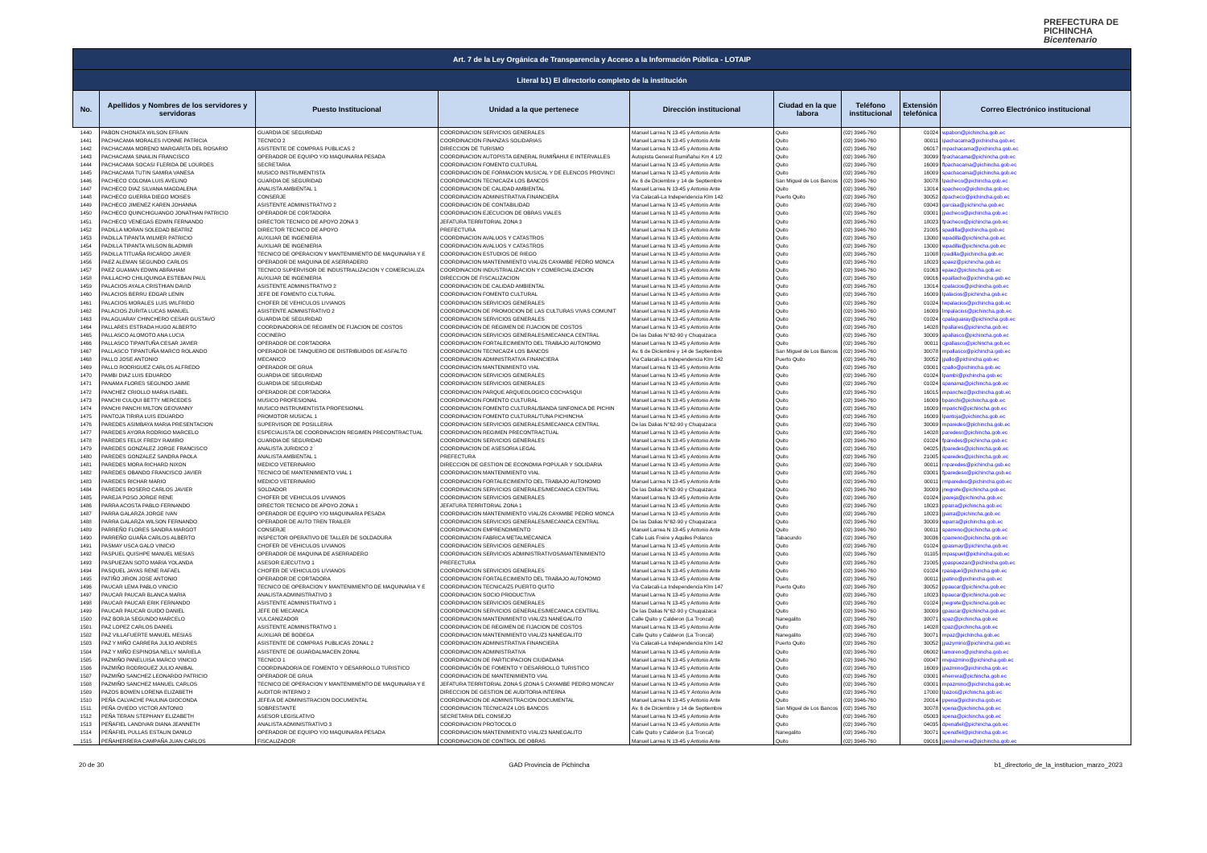PREFECTURA DE
PICHINCHA
Bicentenario
| Art. 7 de la Ley Orgánica de Transparencia y Acceso a la Información Pública - LOTAIP | | | | | | | | |
| Literal b1) El directorio completo de la institución | | | | | | | | |
| No. | Apellidos y Nombres de los servidores y servidoras | Puesto Institucional | Unidad a la que pertenece | Dirección institucional | Ciudad en la que labora | Teléfono institucional | Extensión telefónica | Correo Electrónico institucional |
| 1440 | PABON CHONATA WILSON EFRAIN | GUARDIA DE SEGURIDAD | COORDINACION SERVICIOS GENERALES | Manuel Larrea N 13-45 y Antonio Ante | Quito | (02) 3946-760 | 01024 | wpabon@pichincha.gob.ec |
| 1441 | PACHACAMA MORALES IVONNE PATRICIA | TECNICO 2 | COORDINACION FINANZAS SOLIDARIAS | Manuel Larrea N 13-45 y Antonio Ante | Quito | (02) 3946-760 | 00011 | ipachacama@pichincha.gob.ec |
| 1442 | PACHACAMA MORENO MARGARITA DEL ROSARIO | ASISTENTE DE COMPRAS PUBLICAS 2 | DIRECCION DE TURISMO | Manuel Larrea N 13-45 y Antonio Ante | Quito | (02) 3946-760 | 06017 | mpachacama@pichincha.gob.ec |
| 1443 | PACHACAMA SINAILIN FRANCISCO | OPERADOR DE EQUIPO Y/O MAQUINARIA PESADA | COORDINACION AUTOPISTA GENERAL RUMIÑAHUI E INTERVALLES | Autopista General Rumiñahui Km 4 1/2 | Quito | (02) 3946-760 | 30099 | fpachacama@pichincha.gob.ec |
| 1444 | PACHACAMA SOCASI FLERIDA DE LOURDES | SECRETARIA | COORDINACION FOMENTO CULTURAL | Manuel Larrea N 13-45 y Antonio Ante | Quito | (02) 3946-760 | 16009 | flpachacama@pichincha.gob.ec |
| 1445 | PACHACAMA TUTIN SAMIRA VANESA | MUSICO INSTRUMENTISTA | COORDINACION DE FORMACION MUSICAL Y DE ELENCOS PROVINCI | Manuel Larrea N 13-45 y Antonio Ante | Quito | (02) 3946-760 | 16009 | spachacama@pichincha.gob.ec |
| 1446 | PACHECO COLOMA LUIS AVELINO | GUARDIA DE SEGURIDAD | COORDINACION TECNICA/Z4 LOS BANCOS | Av. 6 de Diciembre y 14 de Septiembre | San Miguel de Los Bancos | (02) 3946-760 | 30078 | lpacheco@pichincha.gob.ec |
| 1447 | PACHECO DIAZ SILVANA MAGDALENA | ANALISTA AMBIENTAL 1 | COORDINACION DE CALIDAD AMBIENTAL | Manuel Larrea N 13-45 y Antonio Ante | Quito | (02) 3946-760 | 13014 | spacheco@pichincha.gob.ec |
| 1448 | PACHECO GUERRA DIEGO MOISES | CONSERJE | COORDINACION ADMINISTRATIVA FINANCIERA | Via Calacali-La Independencia Klm 142 | Puerto Quito | (02) 3946-760 | 30052 | dpacheco@pichincha.gob.ec |
| 1449 | PACHECO JIMENEZ KAREN JOHANNA | ASISTENTE ADMINISTRATIVO 2 | COORDINACION DE CONTABILIDAD | Manuel Larrea N 13-45 y Antonio Ante | Quito | (02) 3946-760 | 03043 | garciaa@pichincha.gob.ec |
| 1450 | PACHECO QUINCHIGUANGO JONATHAN PATRICIO | OPERADOR DE CORTADORA | COORDINACION EJECUCION DE OBRAS VIALES | Manuel Larrea N 13-45 y Antonio Ante | Quito | (02) 3946-760 | 03001 | jpacheco@pichincha.gob.ec |
| 1451 | PACHECO VENEGAS EDWIN FERNANDO | DIRECTOR TECNICO DE APOYO ZONA 3 | JEFATURA TERRITORIAL ZONA 3 | Manuel Larrea N 13-45 y Antonio Ante | Quito | (02) 3946-760 | 18023 | fpacheco@pichincha.gob.ec |
| 1452 | PADILLA MORAN SOLEDAD BEATRIZ | DIRECTOR TECNICO DE APOYO | PREFECTURA | Manuel Larrea N 13-45 y Antonio Ante | Quito | (02) 3946-760 | 21005 | spadilla@pichincha.gob.ec |
| 1453 | PADILLA TIPANTA WILMER PATRICIO | AUXILIAR DE INGENIERIA | COORDINACION AVALUOS Y CATASTROS | Manuel Larrea N 13-45 y Antonio Ante | Quito | (02) 3946-760 | 13000 | wpadilla@pichincha.gob.ec |
| 1454 | PADILLA TIPANTA WILSON BLADIMIR | AUXILIAR DE INGENIERIA | COORDINACION AVALUOS Y CATASTROS | Manuel Larrea N 13-45 y Antonio Ante | Quito | (02) 3946-760 | 13000 | wpadilla@pichincha.gob.ec |
| 1455 | PADILLA TITUAÑA RICARDO JAVIER | TECNICO DE OPERACION Y MANTENIMIENTO DE MAQUINARIA Y E | COORDINACION ESTUDIOS DE RIEGO | Manuel Larrea N 13-45 y Antonio Ante | Quito | (02) 3946-760 | 11008 | rpadilla@pichincha.gob.ec |
| 1456 | PAEZ ALEMAN SEGUNDO CARLOS | OPERADOR DE MAQUINA DE ASERRADERO | COORDINACION MANTENIMIENTO VIAL/Z6 CAYAMBE PEDRO MONCA | Manuel Larrea N 13-45 y Antonio Ante | Quito | (02) 3946-760 | 18023 | spaez@pichincha.gob.ec |
| 1457 | PAEZ GUAMAN EDWIN ABRAHAM | TECNICO SUPERVISOR DE INDUSTRIALIZACION Y COMERCIALIZA | COORDINACION INDUSTRIALIZACION Y COMERCIALIZACION | Manuel Larrea N 13-45 y Antonio Ante | Quito | (02) 3946-760 | 01063 | epaez@pichincha.gob.ec |
| 1458 | PAILLACHO CHILIQUINGA ESTEBAN PAUL | AUXILIAR DE INGENIERIA | DIRECCION DE FISCALIZACION | Manuel Larrea N 13-45 y Antonio Ante | Quito | (02) 3946-760 | 09016 | epaillacho@pichincha.gob.ec |
| 1459 | PALACIOS AYALA CRISTHIAN DAVID | ASISTENTE ADMINISTRATIVO 2 | COORDINACION DE CALIDAD AMBIENTAL | Manuel Larrea N 13-45 y Antonio Ante | Quito | (02) 3946-760 | 13014 | cpalacios@pichincha.gob.ec |
| 1460 | PALACIOS BERRU EDGAR LENIN | JEFE DE FOMENTO CULTURAL | COORDINACION FOMENTO CULTURAL | Manuel Larrea N 13-45 y Antonio Ante | Quito | (02) 3946-760 | 16009 | lpalacios@pichincha.gob.ec |
| 1461 | PALACIOS MORALES LUIS WILFRIDO | CHOFER DE VEHICULOS LIVIANOS | COORDINACION SERVICIOS GENERALES | Manuel Larrea N 13-45 y Antonio Ante | Quito | (02) 3946-760 | 01024 | lwpalacios@pichincha.gob.ec |
| 1462 | PALACIOS ZURITA LUCAS MANUEL | ASISTENTE ADMNISTRATIVO 2 | COORDINACION DE PROMOCION DE LAS CULTURAS VIVAS COMUNIT | Manuel Larrea N 13-45 y Antonio Ante | Quito | (02) 3946-760 | 16009 | lmpalacios@pichincha.gob.ec |
| 1463 | PALAGUARAY CHINCHERO CESAR GUSTAVO | GUARDIA DE SEGURIDAD | COORDINACION SERVICIOS GENERALES | Manuel Larrea N 13-45 y Antonio Ante | Quito | (02) 3946-760 | 01024 | cpalaguaray@pichincha.gob.ec |
| 1464 | PALLARES ESTRADA HUGO ALBERTO | COORDINADOR/A DE REGIMEN DE FIJACION DE COSTOS | COORDINACION DE REGIMEN DE FIJACION DE COSTOS | Manuel Larrea N 13-45 y Antonio Ante | Quito | (02) 3946-760 | 14028 | hpallares@pichincha.gob.ec |
| 1465 | PALLASCO ALOMOTO ANA LUCIA | COCINERO | COORDINACION SERVICIOS GENERALES/MECANICA CENTRAL | De las Dalias N°62-90 y Chuquizaca | Quito | (02) 3946-760 | 30009 | apallasco@pichincha.gob.ec |
| 1466 | PALLASCO TIPANTUÑA CESAR JAVIER | OPERADOR DE CORTADORA | COORDINACION FORTALECIMIENTO DEL TRABAJO AUTONOMO | Manuel Larrea N 13-45 y Antonio Ante | Quito | (02) 3946-760 | 00011 | cjpallasco@pichincha.gob.ec |
| 1467 | PALLASCO TIPANTUÑA MARCO ROLANDO | OPERADOR DE TANQUERO DE DISTRIBUIDOS DE ASFALTO | COORDINACION TECNICA/Z4 LOS BANCOS | Av. 6 de Diciembre y 14 de Septiembre | San Miguel de Los Bancos | (02) 3946-760 | 30078 | mpallasco@pichincha.gob.ec |
| 1468 | PALLO JOSE ANTONIO | MECANICO | COORDINACION ADMINISTRATIVA FINANCIERA | Via Calacali-La Independencia Klm 142 | Puerto Quito | (02) 3946-760 | 30052 | jpallo@pichincha.gob.ec |
| 1469 | PALLO RODRIGUEZ CARLOS ALFREDO | OPERADOR DE GRUA | COORDINACION MANTENIMIENTO VIAL | Manuel Larrea N 13-45 y Antonio Ante | Quito | (02) 3946-760 | 03001 | cpallo@pichincha.gob.ec |
| 1470 | PAMBI DIAZ LUIS EDUARDO | GUARDIA DE SEGURIDAD | COORDINACION SERVICIOS GENERALES | Manuel Larrea N 13-45 y Antonio Ante | Quito | (02) 3946-760 | 01024 | lpambi@pichincha.gob.ec |
| 1471 | PANAMA FLORES SEGUNDO JAIME | GUARDIA DE SEGURIDAD | COORDINACION SERVICIOS GENERALES | Manuel Larrea N 13-45 y Antonio Ante | Quito | (02) 3946-760 | 01024 | spanama@pichincha.gob.ec |
| 1472 | PANCHEZ CRIOLLO MARIA ISABEL | OPERADOR DE CORTADORA | COORDINACION PARQUE ARQUEOLOGICO COCHASQUI | Manuel Larrea N 13-45 y Antonio Ante | Quito | (02) 3946-760 | 16015 | mpanchez@pichincha.gob.ec |
| 1473 | PANCHI CULQUI BETTY MERCEDES | MUSICO PROFESIONAL | COORDINACION FOMENTO CULTURAL | Manuel Larrea N 13-45 y Antonio Ante | Quito | (02) 3946-760 | 16009 | bpanchi@pichincha.gob.ec |
| 1474 | PANCHI PANCHI MILTON GEOVANNY | MUSICO INSTRUMENTISTA PROFESIONAL | COORDINACION FOMENTO CULTURAL/BANDA SINFONICA DE PICHIN | Manuel Larrea N 13-45 y Antonio Ante | Quito | (02) 3946-760 | 16009 | mpanchi@pichincha.gob.ec |
| 1475 | PANTOJA TIRIRA LUIS EDUARDO | PROMOTOR MUSICAL 1 | COORDINACION FOMENTO CULTURAL/TUNA PICHINCHA | Manuel Larrea N 13-45 y Antonio Ante | Quito | (02) 3946-760 | 16009 | lpantoja@pichincha.gob.ec |
| 1476 | PAREDES ASIMBAYA MARIA PRESENTACION | SUPERVISOR DE POSILLERIA | COORDINACION SERVICIOS GENERALES/MECANICA CENTRAL | De las Dalias N°62-90 y Chuquizaca | Quito | (02) 3946-760 | 30009 | mparedes@pichincha.gob.ec |
| 1477 | PAREDES AYORA RODRIGO MARCELO | ESPECIALISTA DE COORDINACION REGIMEN PRECONTRACTUAL | COORDINACION REGIMEN PRECONTRACTUAL | Manuel Larrea N 13-45 y Antonio Ante | Quito | (02) 3946-760 | 14028 | paredesr@pichincha.gob.ec |
| 1478 | PAREDES FELIX FREDY RAMIRO | GUARDIA DE SEGURIDAD | COORDINACION SERVICIOS GENERALES | Manuel Larrea N 13-45 y Antonio Ante | Quito | (02) 3946-760 | 01024 | fparedes@pichincha.gob.ec |
| 1479 | PAREDES GONZALEZ JORGE FRANCISCO | ANALISTA JURIDICO 2 | COORDINACION DE ASESORIA LEGAL | Manuel Larrea N 13-45 y Antonio Ante | Quito | (02) 3946-760 | 04025 | jfparedes@pichincha.gob.ec |
| 1480 | PAREDES GONZALEZ SANDRA PAOLA | ANALISTA AMBIENTAL 1 | PREFECTURA | Manuel Larrea N 13-45 y Antonio Ante | Quito | (02) 3946-760 | 21005 | sparedes@pichincha.gob.ec |
| 1481 | PAREDES MORA RICHARD NIXON | MEDICO VETERINARIO | DIRECCION DE GESTION DE ECONOMIA POPULAR Y SOLIDARIA | Manuel Larrea N 13-45 y Antonio Ante | Quito | (02) 3946-760 | 00011 | rnparedes@pichincha.gob.ec |
| 1482 | PAREDES OBANDO FRANCISCO JAVIER | TECNICO DE MANTENIMIENTO VIAL 1 | COORDINACION MANTENIMIENTO VIAL | Manuel Larrea N 13-45 y Antonio Ante | Quito | (02) 3946-760 | 03001 | fjparedeso@pichincha.gob.ec |
| 1483 | PAREDES RICHAR MARIO | MEDICO VETERINARIO | COORDINACION FORTALECIMIENTO DEL TRABAJO AUTONOMO | Manuel Larrea N 13-45 y Antonio Ante | Quito | (02) 3946-760 | 00011 | rmparedes@pichincha.gob.ec |
| 1484 | PAREDES ROSERO CARLOS JAVIER | SOLDADOR | COORDINACION SERVICIOS GENERALES/MECANICA CENTRAL | De las Dalias N°62-90 y Chuquizaca | Quito | (02) 3946-760 | 30009 | jnegrete@pichincha.gob.ec |
| 1485 | PAREJA POSO JORGE RENE | CHOFER DE VEHICULOS LIVIANOS | COORDINACION SERVICIOS GENERALES | Manuel Larrea N 13-45 y Antonio Ante | Quito | (02) 3946-760 | 01024 | jpareja@pichincha.gob.ec |
| 1486 | PARRA ACOSTA PABLO FERNANDO | DIRECTOR TECNICO DE APOYO ZONA 1 | JEFATURA TERRITORIAL ZONA 1 | Manuel Larrea N 13-45 y Antonio Ante | Quito | (02) 3946-760 | 18023 | pparra@pichincha.gob.ec |
| 1487 | PARRA GALARZA JORGE IVAN | OPERADOR DE EQUIPO Y/O MAQUINARIA PESADA | COORDINACION MANTENIMIENTO VIAL/Z6 CAYAMBE PEDRO MONCA | Manuel Larrea N 13-45 y Antonio Ante | Quito | (02) 3946-760 | 18023 | jparra@pichincha.gob.ec |
| 1488 | PARRA GALARZA WILSON FERNANDO | OPERADOR DE AUTO TREN TRAILER | COORDINACION SERVICIOS GENERALES/MECANICA CENTRAL | De las Dalias N°62-90 y Chuquizaca | Quito | (02) 3946-760 | 30009 | wparra@pichincha.gob.ec |
| 1489 | PARREÑO FLORES SANDRA MARGOT | CONSERJE | COORDINACION EMPRENDIMIENTO | Manuel Larrea N 13-45 y Antonio Ante | Quito | (02) 3946-760 | 00011 | sparreno@pichincha.gob.ec |
| 1490 | PARREÑO GUAÑA CARLOS ALBERTO | INSPECTOR OPERATIVO DE TALLER DE SOLDADURA | COORDINACION FABRICA METALMECANICA | Calle Luis Freire y Aquiles Polanco | Tabacundo | (02) 3946-760 | 30036 | cparreno@pichincha.gob.ec |
| 1491 | PASMAY USCA GALO VINICIO | CHOFER DE VEHICULOS LIVIANOS | COORDINACION SERVICIOS GENERALES | Manuel Larrea N 13-45 y Antonio Ante | Quito | (02) 3946-760 | 01024 | gpasmay@pichincha.gob.ec |
| 1492 | PASPUEL QUISHPE MANUEL MESIAS | OPERADOR DE MAQUINA DE ASERRADERO | COORDINACION SERVICIOS ADMINISTRATIVOS/MANTENIMIENTO | Manuel Larrea N 13-45 y Antonio Ante | Quito | (02) 3946-760 | 01105 | mpaspuel@pichincha.gob.ec |
| 1493 | PASPUEZAN SOTO MARIA YOLANDA | ASESOR EJECUTIVO 1 | PREFECTURA | Manuel Larrea N 13-45 y Antonio Ante | Quito | (02) 3946-760 | 21005 | ypaspuezan@pichincha.gob.ec |
| 1494 | PASQUEL JAYAS RENE RAFAEL | CHOFER DE VEHICULOS LIVIANOS | COORDINACION SERVICIOS GENERALES | Manuel Larrea N 13-45 y Antonio Ante | Quito | (02) 3946-760 | 01024 | rpasquel@pichincha.gob.ec |
| 1495 | PATIÑO JIRON JOSE ANTONIO | OPERADOR DE CORTADORA | COORDINACION FORTALECIMIENTO DEL TRABAJO AUTONOMO | Manuel Larrea N 13-45 y Antonio Ante | Quito | (02) 3946-760 | 00011 | jpatino@pichincha.gob.ec |
| 1496 | PAUCAR LEMA PABLO VINICIO | TECNICO DE OPERACION Y MANTENIMIENTO DE MAQUINARIA Y E | COORDINACION TECNICA/Z5 PUERTO QUITO | Via Calacali-La Independencia Klm 147 | Puerto Quito | (02) 3946-760 | 30052 | ppaucar@pichincha.gob.ec |
| 1497 | PAUCAR PAUCAR BLANCA MARIA | ANALISTA ADMINISTRATIVO 3 | COORDINACION SOCIO PRODUCTIVA | Manuel Larrea N 13-45 y Antonio Ante | Quito | (02) 3946-760 | 18023 | bpaucar@pichincha.gob.ec |
| 1498 | PAUCAR PAUCAR ERIK FERNANDO | ASISTENTE ADMINISTRATIVO 1 | COORDINACION SERVICIOS GENERALES | Manuel Larrea N 13-45 y Antonio Ante | Quito | (02) 3946-760 | 01024 | jnegrete@pichincha.gob.ec |
| 1499 | PAUCAR PAUCAR GUIDO DANIEL | JEFE DE MECANICA | COORDINACION SERVICIOS GENERALES/MECANICA CENTRAL | De las Dalias N°62-90 y Chuquizaca | Quito | (02) 3946-760 | 30009 | gpaucar@pichincha.gob.ec |
| 1500 | PAZ BORJA SEGUNDO MARCELO | VULCANIZADOR | COORDINACION MANTENIMIENTO VIAL/Z3 NANEGALITO | Calle Quito y Calderon (La Troncal) | Nanegalito | (02) 3946-760 | 30071 | spaz@pichincha.gob.ec |
| 1501 | PAZ LOPEZ CARLOS DANIEL | ASISTENTE ADMINISTRATIVO 1 | COORDINACION DE REGIMEN DE FIJACION DE COSTOS | Manuel Larrea N 13-45 y Antonio Ante | Quito | (02) 3946-760 | 14028 | cpaz@pichincha.gob.ec |
| 1502 | PAZ VILLAFUERTE MANUEL MESIAS | AUXILIAR DE BODEGA | COORDINACION MANTENIMIENTO VIAL/Z3 NANEGALITO | Calle Quito y Calderon (La Troncal) | Nanegalito | (02) 3946-760 | 30071 | mpaz@pichincha.gob.ec |
| 1503 | PAZ Y MIÑO CARRERA JULIO ANDRES | ASISTENTE DE COMPRAS PUBLICAS ZONAL 2 | COORDINACION ADMINISTRATIVA FINANCIERA | Via Calacali-La Independencia Klm 142 | Puerto Quito | (02) 3946-760 | 30052 | jpazymino@pichincha.gob.ec |
| 1504 | PAZ Y MIÑO ESPINOSA NELLY MARIELA | ASISTENTE DE GUARDALMACEN ZONAL | COORDINACION ADMINISTRATIVA | Manuel Larrea N 13-45 y Antonio Ante | Quito | (02) 3946-760 | 06002 | lamoreno@pichincha.gob.ec |
| 1505 | PAZMIÑO PANELUISA MARCO VINICIO | TECNICO 1 | COORDINACION DE PARTICIPACION CIUDADANA | Manuel Larrea N 13-45 y Antonio Ante | Quito | (02) 3946-760 | 00047 | mvpazmino@pichincha.gob.ec |
| 1506 | PAZMIÑO RODRIGUEZ JULIO ANIBAL | COORDINADOR/A DE FOMENTO Y DESARROLLO TURISTICO | COORDINACIÓN DE FOMENTO Y DESARROLLO TURISTICO | Manuel Larrea N 13-45 y Antonio Ante | Quito | (02) 3946-760 | 16009 | jpazmino@pichincha.gob.ec |
| 1507 | PAZMIÑO SANCHEZ LEONARDO PATRICIO | OPERADOR DE GRUA | COORDINACION DE MANTENIMIENTO VIAL | Manuel Larrea N 13-45 y Antonio Ante | Quito | (02) 3946-760 | 03001 | eherrera@pichincha.gob.ec |
| 1508 | PAZMIÑO SANCHEZ MANUEL CARLOS | TECNICO DE OPERACION Y MANTENIMIENTO DE MAQUINARIA Y E | JEFATURA TERRITORIAL ZONA 5 (ZONA 5 CAYAMBE PEDRO MONCAY | Manuel Larrea N 13-45 y Antonio Ante | Quito | (02) 3946-760 | 03001 | mpazmino@pichincha.gob.ec |
| 1509 | PAZOS BOWEN LORENA ELIZABETH | AUDITOR INTERNO 2 | DIRECCION DE GESTION DE AUDITORIA INTERNA | Manuel Larrea N 13-45 Y Antonio Ante | Quito | (02) 3946-760 | 17000 | lpazos@pichincha.gob.ec |
| 1510 | PEÑA CALVACHE PAULINA GIOCONDA | JEFE/A DE ADMINISTRACION DOCUMENTAL | COORDINACION DE ADMINISTRACION DOCUMENTAL | Manuel Larrea N 13-45 y Antonio Ante | Quito | (02) 3946-760 | 20014 | ppena@pichincha.gob.ec |
| 1511 | PEÑA OVIEDO VICTOR ANTONIO | SOBRESTANTE | COORDINACION TECNICA/Z4 LOS BANCOS | Av. 6 de Diciembre y 14 de Septiembre | San Miguel de Los Bancos | (02) 3946-760 | 30078 | vpena@pichincha.gob.ec |
| 1512 | PEÑA TERAN STEPHANY ELIZABETH | ASESOR LEGISLATIVO | SECRETARIA DEL CONSEJO | Manuel Larrea N 13-45 y Antonio Ante | Quito | (02) 3946-760 | 05003 | spena@pichincha.gob.ec |
| 1513 | PEÑAFIEL LANDIVAR DIANA JEANNETH | ANALISTA ADMINISTRATIVO 3 | COORDINACION PROTOCOLO | Manuel Larrea N 13-45 y Antonio Ante | Quito | (02) 3946-760 | 04035 | dpenafiel@pichincha.gob.ec |
| 1514 | PEÑAFIEL PULLAS ESTALIN DANILO | OPERADOR DE EQUIPO Y/O MAQUINARIA PESADA | COORDINACION MANTENIMIENTO VIAL/Z3 NANEGALITO | Calle Quito y Calderon (La Troncal) | Nanegalito | (02) 3946-760 | 30071 | spenafiel@pichincha.gob.ec |
| 1515 | PEÑAHERRERA CAMPAÑA JUAN CARLOS | FISCALIZADOR | COORDINACION DE CONTROL DE OBRAS | Manuel Larrea N 13-45 y Antonio Ante | Quito | (02) 3946-760 | 09016 | jpenaherrera@pichincha.gob.ec |
20 de 30 GAD Provincia de Pichincha b1_directorio_de_la_institucion_marzo_2023